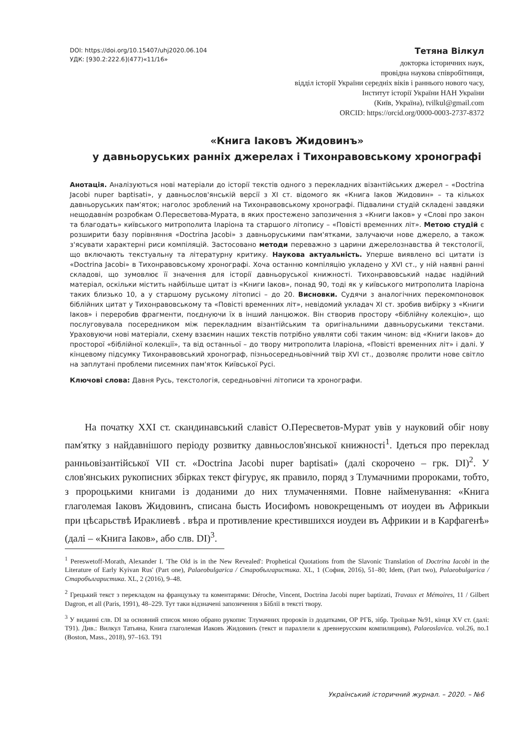DOI: https://doi.org/10.15407/uhj2020.06.104
УДК: [930.2:222.6](477)«11/16»
Тетяна Вілкул
докторка історичних наук,
провідна наукова співробітниця,
відділ історії України середніх віків і раннього нового часу,
Інститут історії України НАН України
(Київ, Україна), tvilkul@gmail.com
ORCID: https://orcid.org/0000-0003-2737-8372
«Книга Іаковъ Жидовинъ»
у давньоруських ранніх джерелах і Тихонравовському хронографі
Анотація. Аналізуються нові матеріали до історії текстів одного з перекладних візантійських джерел – «Doctrina Jacobi nuper baptisati», у давньослов'янській версії з ХІ ст. відомого як «Книга Іаков Жидовин» – та кількох давньоруських пам'яток; наголос зроблений на Тихонравовському хронографі. Підвалини студій складені завдяки нещодавнім розробкам О.Пересветова-Мурата, в яких простежено запозичення з «Книги Іаков» у «Слові про закон та благодать» київського митрополита Іларіона та старшого літопису – «Повісті временних літ». Метою студій є розширити базу порівняння «Doctrina Jacobi» з давньоруськими пам'ятками, залучаючи нове джерело, а також з'ясувати характерні риси компіляцій. Застосовано методи переважно з царини джерелознавства й текстології, що включають текстуальну та літературну критику. Наукова актуальність. Уперше виявлено всі цитати із «Doctrina Jacobi» в Тихонравовському хронографі. Хоча останню компіляцію укладено у XVI ст., у ній наявні ранні складові, що зумовлює її значення для історії давньоруської книжності. Тихонравовський надає надійний матеріал, оскільки містить найбільше цитат із «Книги Іаков», понад 90, тоді як у київського митрополита Іларіона таких близько 10, а у старшому руському літописі – до 20. Висновки. Судячи з аналогічних перекомпоновок біблійних цитат у Тихонравовському та «Повісті временних літ», невідомий укладач ХІ ст. зробив вибірку з «Книги Іаков» і переробив фрагменти, поєднуючи їх в інший ланцюжок. Він створив простору «біблійну колекцію», що послуговувала посередником між перекладним візантійським та оригінальними давньоруськими текстами. Ураховуючи нові матеріали, схему взаємин наших текстів потрібно уявляти собі таким чином: від «Книги Іаков» до просторої «біблійної колекції», та від останньої – до твору митрополита Іларіона, «Повісті временних літ» і далі. У кінцевому підсумку Тихонравовський хронограф, пізньосередньовічний твір XVI ст., дозволяє пролити нове світло на заплутані проблеми писемних пам'яток Київської Русі.
Ключові слова: Давня Русь, текстологія, середньовічні літописи та хронографи.
На початку XXI ст. скандинавський славіст О.Пересветов-Мурат увів у науковий обіг нову пам'ятку з найдавнішого періоду розвитку давньослов'янської книжності<sup>1</sup>. Ідеться про переклад ранньовізантійської VII ст. «Doctrina Jacobi nuper baptisati» (далі скорочено – грк. DI)<sup>2</sup>. У слов'янських рукописних збірках текст фігурує, як правило, поряд з Тлумачними пророками, тобто, з пророцькими книгами із доданими до них тлумаченнями. Повне найменування: «Книга глаголемая Іаковъ Жидовинъ, списана бысть Иосифомъ новокрещенымъ от иоудеи въ Африкыи при цѣсарьствѣ Ираклиевѣ . вѣра и противление крестившихся иоудеи въ Африкии и в Карфагенѣ» (далі – «Книга Іаков», або слв. DI)<sup>3</sup>.
<sup>1</sup> Pereswetoff-Morath, Alexander I. 'The Old is in the New Revealed': Prophetical Quotations from the Slavonic Translation of Doctrina Iacobi in the Literature of Early Kyivan Rus' (Part one), Palaeobulgarica / Старобългаристика. XL, 1 (София, 2016), 51–80; Idem, (Part two), Palaeobulgarica / Старобългаристика. XL, 2 (2016), 9–48.
<sup>2</sup> Грецький текст з перекладом на французьку та коментарями: Déroche, Vincent, Doctrina Jacobi nuper baptizati, Travaux et Mémoires, 11 / Gilbert Dagron, et all (Paris, 1991), 48–229. Тут таки відзначені запозичення з Біблії в тексті твору.
<sup>3</sup> У виданні слв. DI за основний список мною обрано рукопис Тлумачних пророків із додатками, ОР РГБ, зібр. Троїцьке №91, кінця XV ст. (далі: Т91). Див.: Вилкул Татьяна, Книга глаголемая Иаковъ Жидовинъ (текст и параллели к древнерусским компиляциям), Palaeoslavica. vol.26, no.1 (Boston, Mass., 2018), 97–163. Т91
Український історичний журнал. – 2020. – №6